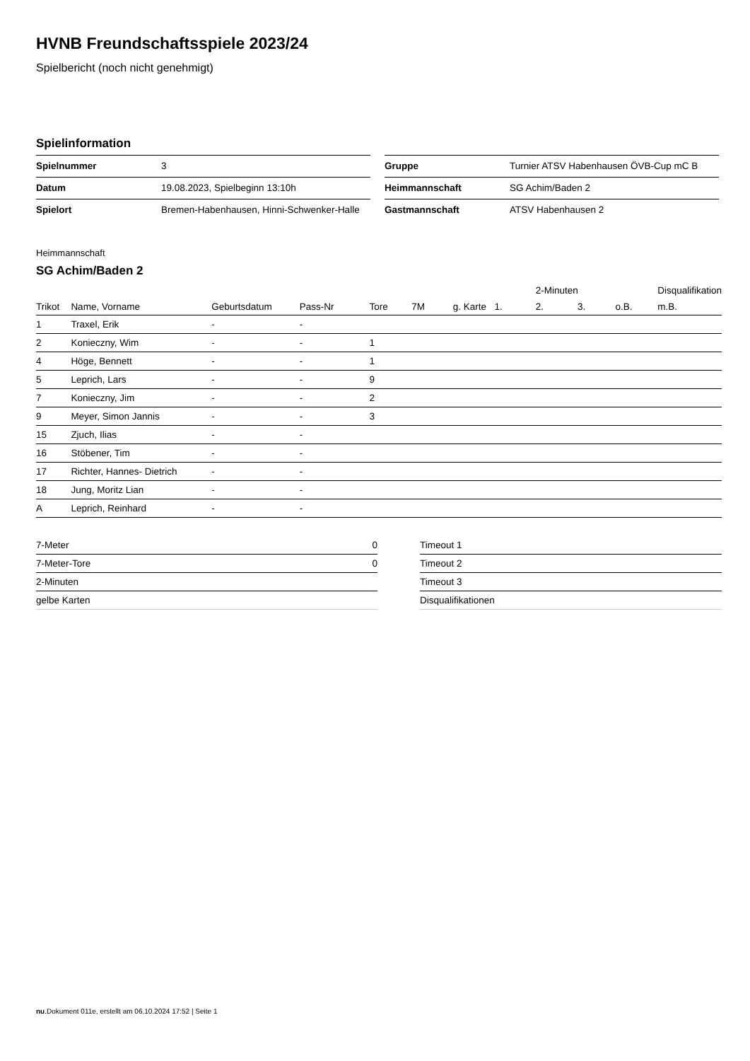HVNB Freundschaftsspiele 2023/24
Spielbericht (noch nicht genehmigt)
Spielinformation
| Spielnummer | 3 |
| Datum | 19.08.2023, Spielbeginn 13:10h |
| Spielort | Bremen-Habenhausen, Hinni-Schwenker-Halle |
| Gruppe | Turnier ATSV Habenhausen ÖVB-Cup mC B |
| Heimmannschaft | SG Achim/Baden 2 |
| Gastmannschaft | ATSV Habenhausen 2 |
Heimmannschaft
SG Achim/Baden 2
| | | | | | | | | 2-Minuten | | | Disqualifikation |
| --- | --- | --- | --- | --- | --- | --- | --- | --- | --- | --- | --- |
| Trikot | Name, Vorname | Geburtsdatum | Pass-Nr | Tore | 7M | g. Karte | 1. | 2. | 3. | o.B. | m.B. |
| 1 | Traxel, Erik | - | - | | | | | | | | |
| 2 | Konieczny, Wim | - | - | 1 | | | | | | | |
| 4 | Höge, Bennett | - | - | 1 | | | | | | | |
| 5 | Leprich, Lars | - | - | 9 | | | | | | | |
| 7 | Konieczny, Jim | - | - | 2 | | | | | | | |
| 9 | Meyer, Simon Jannis | - | - | 3 | | | | | | | |
| 15 | Zjuch, Ilias | - | - | | | | | | | | |
| 16 | Stöbener, Tim | - | - | | | | | | | | |
| 17 | Richter, Hannes- Dietrich | - | - | | | | | | | | |
| 18 | Jung, Moritz Lian | - | - | | | | | | | | |
| A | Leprich, Reinhard | - | - | | | | | | | | |
| 7-Meter | 0 |
| 7-Meter-Tore | 0 |
| 2-Minuten | |
| gelbe Karten | |
| Timeout 1 |
| Timeout 2 |
| Timeout 3 |
| Disqualifikationen |
nu.Dokument 011e, erstellt am 06.10.2024 17:52 | Seite 1